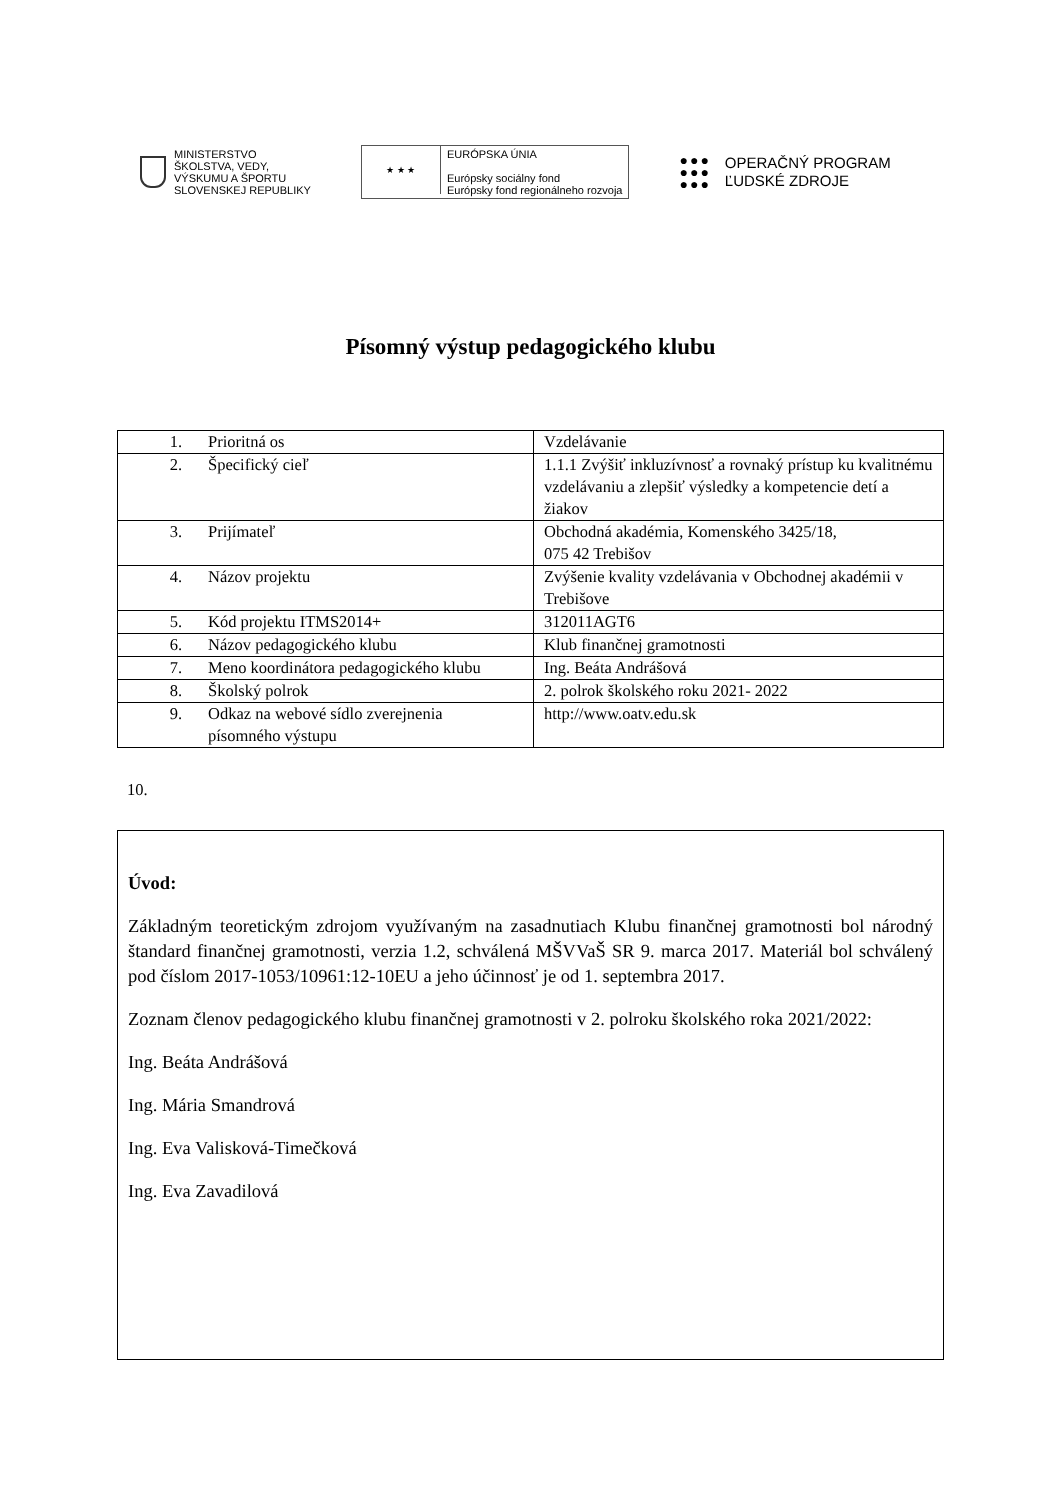MINISTERSTVO
ŠKOLSTVA, VEDY,
VÝSKUMU A ŠPORTU
SLOVENSKEJ REPUBLIKY
★ ★ ★
EURÓPSKA ÚNIA
Európsky sociálny fond
Európsky fond regionálneho rozvoja
●●●
●●●
●●●
OPERAČNÝ PROGRAM
ĽUDSKÉ ZDROJE
Písomný výstup pedagogického klubu
| 1. Prioritná os | Vzdelávanie |
| 2. Špecifický cieľ | 1.1.1 Zvýšiť inkluzívnosť a rovnaký prístup ku kvalitnému vzdelávaniu a zlepšiť výsledky a kompetencie detí a žiakov |
| 3. Prijímateľ | Obchodná akadémia, Komenského 3425/18, 075 42 Trebišov |
| 4. Názov projektu | Zvýšenie kvality vzdelávania v Obchodnej akadémii v Trebišove |
| 5. Kód projektu ITMS2014+ | 312011AGT6 |
| 6. Názov pedagogického klubu | Klub finančnej gramotnosti |
| 7. Meno koordinátora pedagogického klubu | Ing. Beáta Andrášová |
| 8. Školský polrok | 2. polrok školského roku 2021- 2022 |
| 9. Odkaz na webové sídlo zverejnenia písomného výstupu | http://www.oatv.edu.sk |
10.
Úvod:
Základným teoretickým zdrojom využívaným na zasadnutiach Klubu finančnej gramotnosti bol národný štandard finančnej gramotnosti, verzia 1.2, schválená MŠVVaŠ SR 9. marca 2017. Materiál bol schválený pod číslom 2017-1053/10961:12-10EU a jeho účinnosť je od 1. septembra 2017.
Zoznam členov pedagogického klubu finančnej gramotnosti v 2. polroku školského roka 2021/2022:
Ing. Beáta Andrášová
Ing. Mária Smandrová
Ing. Eva Valisková-Timečková
Ing. Eva Zavadilová